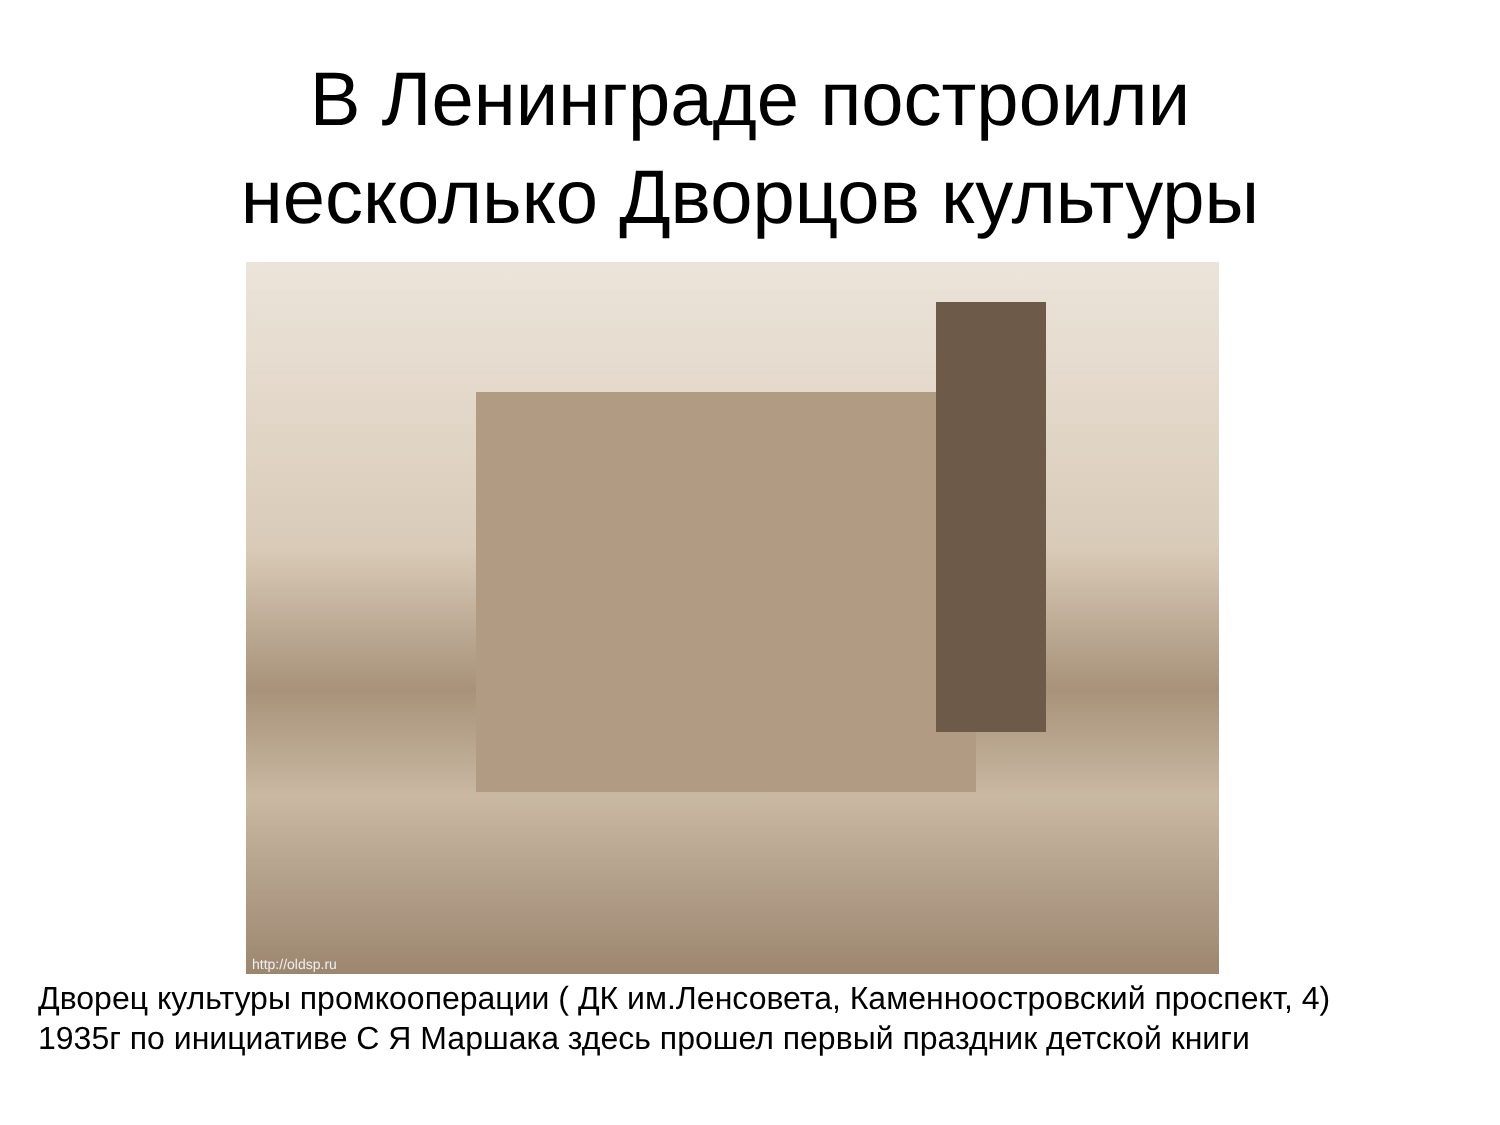В Ленинграде построили
несколько Дворцов культуры
http://oldsp.ru
Дворец культуры промкооперации ( ДК им.Ленсовета, Каменноостровский проспект, 4)
1935г по инициативе С Я Маршака здесь прошел первый праздник детской книги